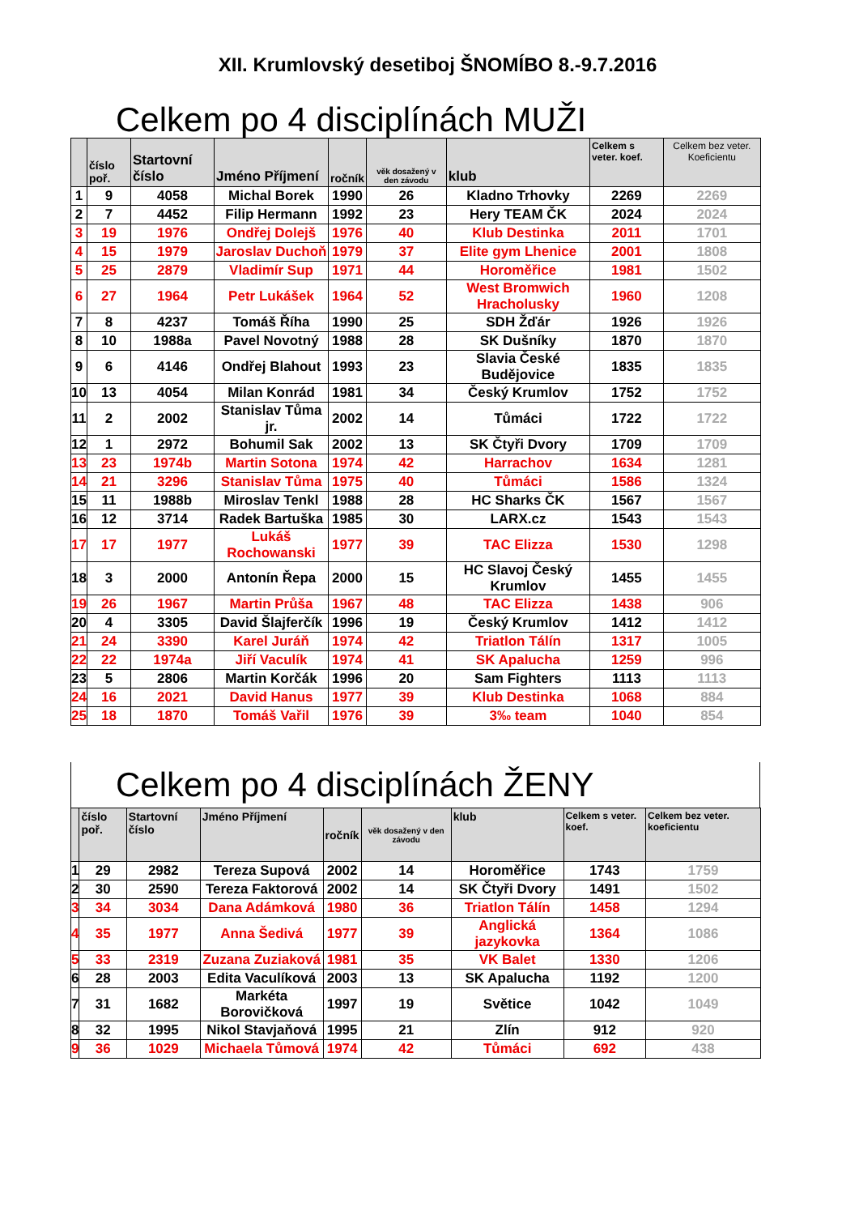XII. Krumlovský desetiboj ŠNOMÍBO 8.-9.7.2016
Celkem po 4 disciplínách MUŽI
| | číslo poř. | Startovní číslo | Jméno Příjmení | ročník | věk dosažený v den závodu | klub | Celkem s veter. koef. | Celkem bez veter. Koeficientu |
| --- | --- | --- | --- | --- | --- | --- | --- | --- |
| 1 | 9 | 4058 | Michal Borek | 1990 | 26 | Kladno Trhovky | 2269 | 2269 |
| 2 | 7 | 4452 | Filip Hermann | 1992 | 23 | Hery TEAM ČK | 2024 | 2024 |
| 3 | 19 | 1976 | Ondřej Dolejš | 1976 | 40 | Klub Destinka | 2011 | 1701 |
| 4 | 15 | 1979 | Jaroslav Duchoň | 1979 | 37 | Elite gym Lhenice | 2001 | 1808 |
| 5 | 25 | 2879 | Vladimír Sup | 1971 | 44 | Horoměřice | 1981 | 1502 |
| 6 | 27 | 1964 | Petr Lukášek | 1964 | 52 | West Bromwich Hracholusky | 1960 | 1208 |
| 7 | 8 | 4237 | Tomáš Říha | 1990 | 25 | SDH Žďár | 1926 | 1926 |
| 8 | 10 | 1988a | Pavel Novotný | 1988 | 28 | SK Dušníky | 1870 | 1870 |
| 9 | 6 | 4146 | Ondřej Blahout | 1993 | 23 | Slavia České Budějovice | 1835 | 1835 |
| 10 | 13 | 4054 | Milan Konrád | 1981 | 34 | Český Krumlov | 1752 | 1752 |
| 11 | 2 | 2002 | Stanislav Tůma jr. | 2002 | 14 | Tůmáci | 1722 | 1722 |
| 12 | 1 | 2972 | Bohumil Sak | 2002 | 13 | SK Čtyři Dvory | 1709 | 1709 |
| 13 | 23 | 1974b | Martin Sotona | 1974 | 42 | Harrachov | 1634 | 1281 |
| 14 | 21 | 3296 | Stanislav Tůma | 1975 | 40 | Tůmáci | 1586 | 1324 |
| 15 | 11 | 1988b | Miroslav Tenkl | 1988 | 28 | HC Sharks ČK | 1567 | 1567 |
| 16 | 12 | 3714 | Radek Bartuška | 1985 | 30 | LARX.cz | 1543 | 1543 |
| 17 | 17 | 1977 | Lukáš Rochowanski | 1977 | 39 | TAC Elizza | 1530 | 1298 |
| 18 | 3 | 2000 | Antonín Řepa | 2000 | 15 | HC Slavoj Český Krumlov | 1455 | 1455 |
| 19 | 26 | 1967 | Martin Průša | 1967 | 48 | TAC Elizza | 1438 | 906 |
| 20 | 4 | 3305 | David Šlajferčík | 1996 | 19 | Český Krumlov | 1412 | 1412 |
| 21 | 24 | 3390 | Karel Juráň | 1974 | 42 | Triatlon Tálín | 1317 | 1005 |
| 22 | 22 | 1974a | Jiří Vaculík | 1974 | 41 | SK Apalucha | 1259 | 996 |
| 23 | 5 | 2806 | Martin Korčák | 1996 | 20 | Sam Fighters | 1113 | 1113 |
| 24 | 16 | 2021 | David Hanus | 1977 | 39 | Klub Destinka | 1068 | 884 |
| 25 | 18 | 1870 | Tomáš Vařil | 1976 | 39 | 3‰ team | 1040 | 854 |
Celkem po 4 disciplínách ŽENY
| | číslo poř. | Startovní číslo | Jméno Příjmení | ročník | věk dosažený v den závodu | klub | Celkem s veter. koef. | Celkem bez veter. koeficientu |
| --- | --- | --- | --- | --- | --- | --- | --- | --- |
| 1 | 29 | 2982 | Tereza Supová | 2002 | 14 | Horoměřice | 1743 | 1759 |
| 2 | 30 | 2590 | Tereza Faktorová | 2002 | 14 | SK Čtyři Dvory | 1491 | 1502 |
| 3 | 34 | 3034 | Dana Adámková | 1980 | 36 | Triatlon Tálín | 1458 | 1294 |
| 4 | 35 | 1977 | Anna Šedivá | 1977 | 39 | Anglická jazykovka | 1364 | 1086 |
| 5 | 33 | 2319 | Zuzana Zuziaková | 1981 | 35 | VK Balet | 1330 | 1206 |
| 6 | 28 | 2003 | Edita Vaculíková | 2003 | 13 | SK Apalucha | 1192 | 1200 |
| 7 | 31 | 1682 | Markéta Borovičková | 1997 | 19 | Světice | 1042 | 1049 |
| 8 | 32 | 1995 | Nikol Stavjaňová | 1995 | 21 | Zlín | 912 | 920 |
| 9 | 36 | 1029 | Michaela Tůmová | 1974 | 42 | Tůmáci | 692 | 438 |